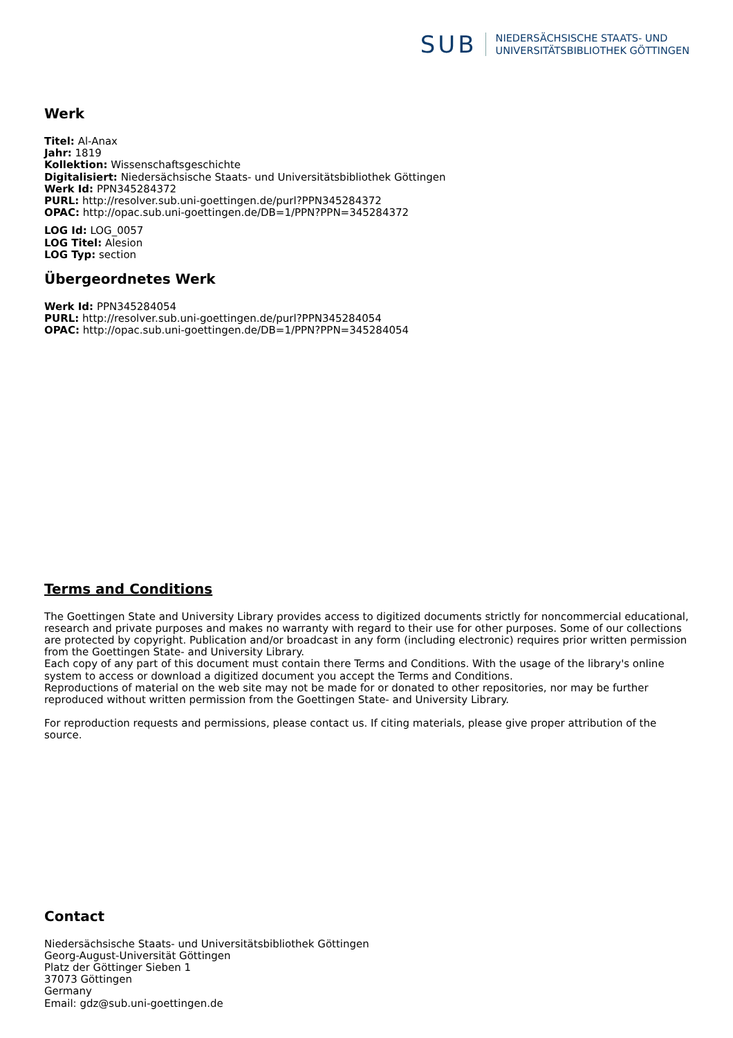SUB
NIEDERSÄCHSISCHE STAATS- UND
UNIVERSITÄTSBIBLIOTHEK GÖTTINGEN
Werk
Titel: Al-Anax
Jahr: 1819
Kollektion: Wissenschaftsgeschichte
Digitalisiert: Niedersächsische Staats- und Universitätsbibliothek Göttingen
Werk Id: PPN345284372
PURL: http://resolver.sub.uni-goettingen.de/purl?PPN345284372
OPAC: http://opac.sub.uni-goettingen.de/DB=1/PPN?PPN=345284372
LOG Id: LOG_0057
LOG Titel: Alesion
LOG Typ: section
Übergeordnetes Werk
Werk Id: PPN345284054
PURL: http://resolver.sub.uni-goettingen.de/purl?PPN345284054
OPAC: http://opac.sub.uni-goettingen.de/DB=1/PPN?PPN=345284054
Terms and Conditions
The Goettingen State and University Library provides access to digitized documents strictly for noncommercial educational, research and private purposes and makes no warranty with regard to their use for other purposes. Some of our collections are protected by copyright. Publication and/or broadcast in any form (including electronic) requires prior written permission from the Goettingen State- and University Library.
Each copy of any part of this document must contain there Terms and Conditions. With the usage of the library's online system to access or download a digitized document you accept the Terms and Conditions.
Reproductions of material on the web site may not be made for or donated to other repositories, nor may be further reproduced without written permission from the Goettingen State- and University Library.
For reproduction requests and permissions, please contact us. If citing materials, please give proper attribution of the source.
Contact
Niedersächsische Staats- und Universitätsbibliothek Göttingen
Georg-August-Universität Göttingen
Platz der Göttinger Sieben 1
37073 Göttingen
Germany
Email: gdz@sub.uni-goettingen.de